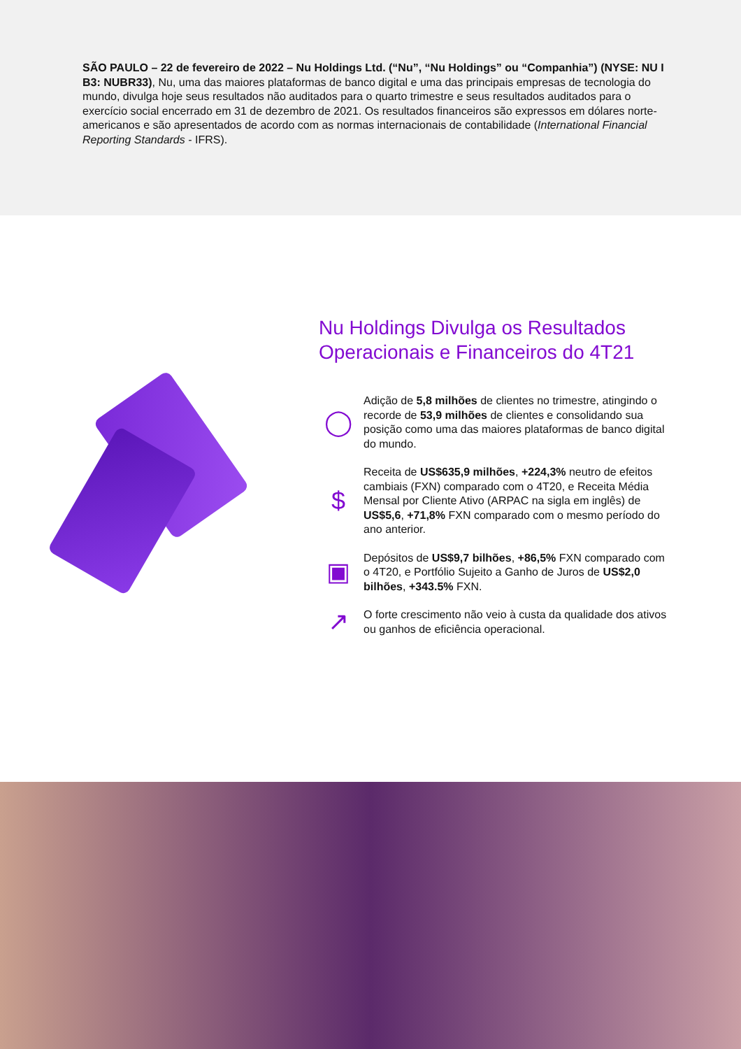SÃO PAULO – 22 de fevereiro de 2022 – Nu Holdings Ltd. (“Nu”, “Nu Holdings” ou “Companhia”) (NYSE: NU I B3: NUBR33), Nu, uma das maiores plataformas de banco digital e uma das principais empresas de tecnologia do mundo, divulga hoje seus resultados não auditados para o quarto trimestre e seus resultados auditados para o exercício social encerrado em 31 de dezembro de 2021. Os resultados financeiros são expressos em dólares norte-americanos e são apresentados de acordo com as normas internacionais de contabilidade (International Financial Reporting Standards - IFRS).
Nu Holdings Divulga os Resultados Operacionais e Financeiros do 4T21
◯
Adição de 5,8 milhões de clientes no trimestre, atingindo o recorde de 53,9 milhões de clientes e consolidando sua posição como uma das maiores plataformas de banco digital do mundo.
$
Receita de US$635,9 milhões, +224,3% neutro de efeitos cambiais (FXN) comparado com o 4T20, e Receita Média Mensal por Cliente Ativo (ARPAC na sigla em inglês) de US$5,6, +71,8% FXN comparado com o mesmo período do ano anterior.
▣
Depósitos de US$9,7 bilhões, +86,5% FXN comparado com o 4T20, e Portfólio Sujeito a Ganho de Juros de US$2,0 bilhões, +343.5% FXN.
↗
O forte crescimento não veio à custa da qualidade dos ativos ou ganhos de eficiência operacional.